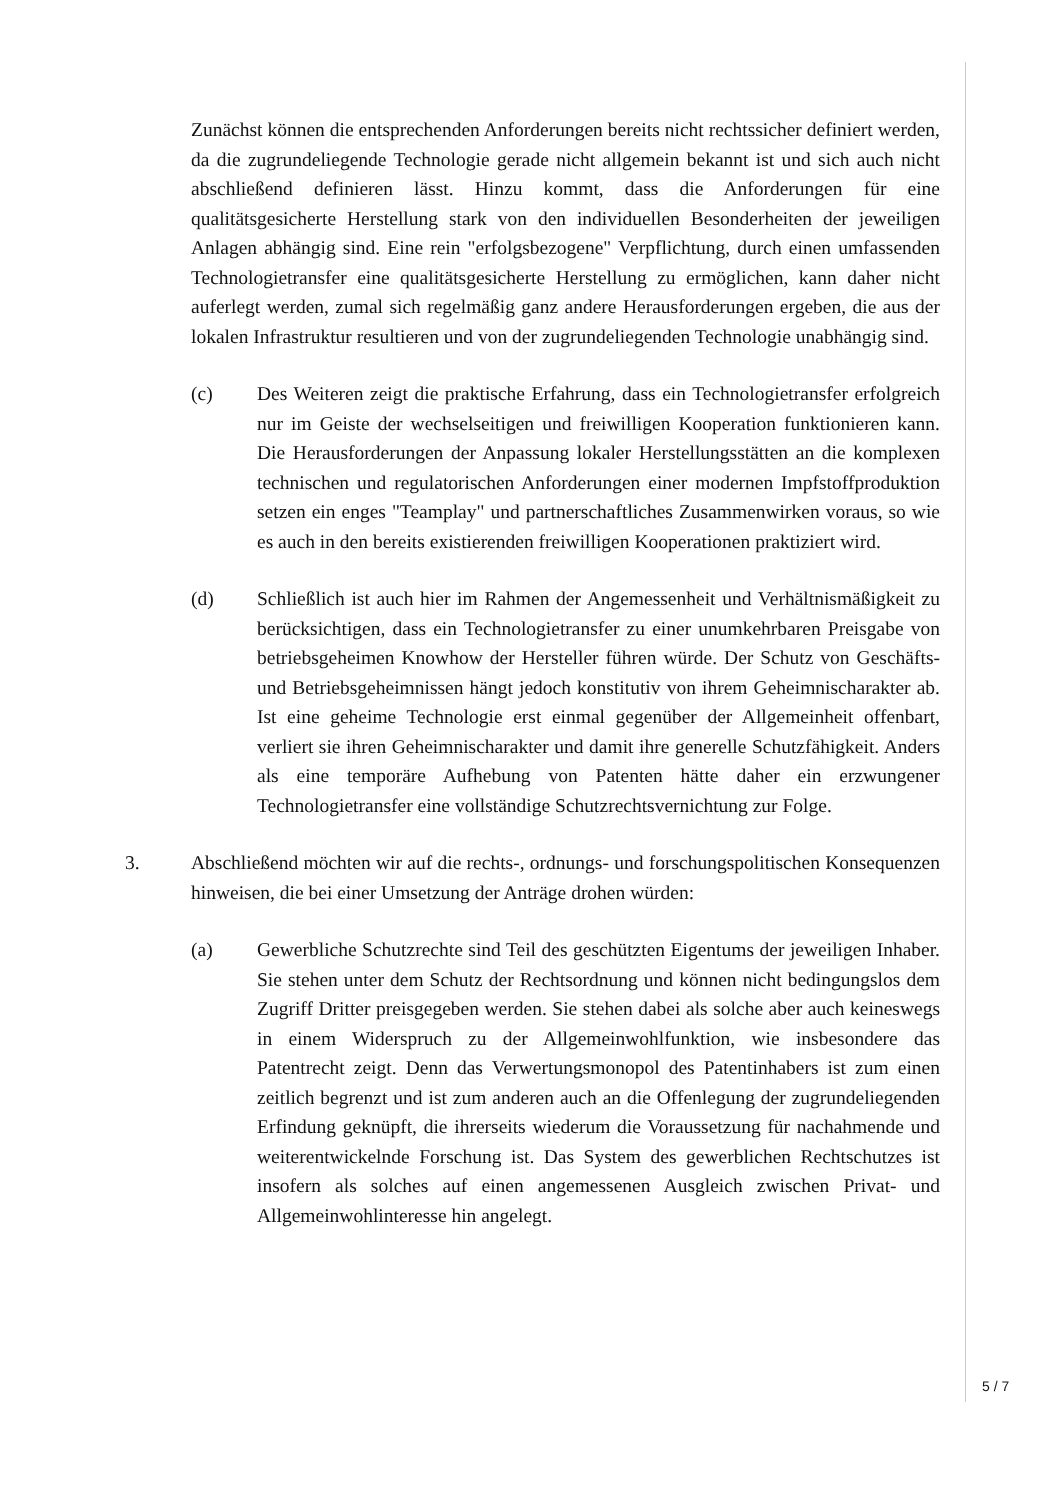Zunächst können die entsprechenden Anforderungen bereits nicht rechtssicher definiert werden, da die zugrundeliegende Technologie gerade nicht allgemein bekannt ist und sich auch nicht abschließend definieren lässt. Hinzu kommt, dass die Anforderungen für eine qualitätsgesicherte Herstellung stark von den individuellen Besonderheiten der jeweiligen Anlagen abhängig sind. Eine rein "erfolgsbezogene" Verpflichtung, durch einen umfassenden Technologietransfer eine qualitätsgesicherte Herstellung zu ermöglichen, kann daher nicht auferlegt werden, zumal sich regelmäßig ganz andere Herausforderungen ergeben, die aus der lokalen Infrastruktur resultieren und von der zugrundeliegenden Technologie unabhängig sind.
(c) Des Weiteren zeigt die praktische Erfahrung, dass ein Technologietransfer erfolgreich nur im Geiste der wechselseitigen und freiwilligen Kooperation funktionieren kann. Die Herausforderungen der Anpassung lokaler Herstellungsstätten an die komplexen technischen und regulatorischen Anforderungen einer modernen Impfstoffproduktion setzen ein enges "Teamplay" und partnerschaftliches Zusammenwirken voraus, so wie es auch in den bereits existierenden freiwilligen Kooperationen praktiziert wird.
(d) Schließlich ist auch hier im Rahmen der Angemessenheit und Verhältnismäßigkeit zu berücksichtigen, dass ein Technologietransfer zu einer unumkehrbaren Preisgabe von betriebsgeheimen Knowhow der Hersteller führen würde. Der Schutz von Geschäfts- und Betriebsgeheimnissen hängt jedoch konstitutiv von ihrem Geheimnischarakter ab. Ist eine geheime Technologie erst einmal gegenüber der Allgemeinheit offenbart, verliert sie ihren Geheimnischarakter und damit ihre generelle Schutzfähigkeit. Anders als eine temporäre Aufhebung von Patenten hätte daher ein erzwungener Technologietransfer eine vollständige Schutzrechtsvernichtung zur Folge.
3. Abschließend möchten wir auf die rechts-, ordnungs- und forschungspolitischen Konsequenzen hinweisen, die bei einer Umsetzung der Anträge drohen würden:
(a) Gewerbliche Schutzrechte sind Teil des geschützten Eigentums der jeweiligen Inhaber. Sie stehen unter dem Schutz der Rechtsordnung und können nicht bedingungslos dem Zugriff Dritter preisgegeben werden. Sie stehen dabei als solche aber auch keineswegs in einem Widerspruch zu der Allgemeinwohlfunktion, wie insbesondere das Patentrecht zeigt. Denn das Verwertungsmonopol des Patentinhabers ist zum einen zeitlich begrenzt und ist zum anderen auch an die Offenlegung der zugrundeliegenden Erfindung geknüpft, die ihrerseits wiederum die Voraussetzung für nachahmende und weiterentwickelnde Forschung ist. Das System des gewerblichen Rechtschutzes ist insofern als solches auf einen angemessenen Ausgleich zwischen Privat- und Allgemeinwohlinteresse hin angelegt.
5 / 7